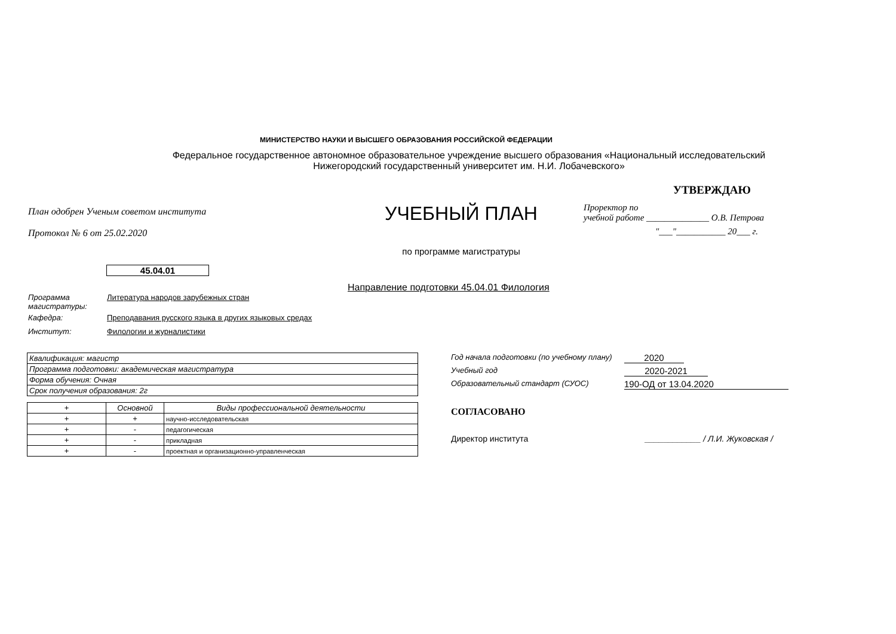МИНИСТЕРСТВО НАУКИ И ВЫСШЕГО ОБРАЗОВАНИЯ РОССИЙСКОЙ ФЕДЕРАЦИИ
Федеральное государственное автономное образовательное учреждение высшего образования «Национальный исследовательский Нижегородский государственный университет им. Н.И. Лобачевского»
План одобрен Ученым советом института
Протокол № 6 от 25.02.2020
УЧЕБНЫЙ ПЛАН
по программе магистратуры
УТВЕРЖДАЮ
Проректор по
учебной работе ______________ О.В. Петрова
"___"___________ 20___ г.
45.04.01
Направление подготовки 45.04.01 Филология
Программа
магистратуры:
Литература народов зарубежных стран
Кафедра: Преподавания русского языка в других языковых средах
Институт: Филологии и журналистики
| Квалификация: магистр |
| Программа подготовки: академическая магистратура |
| Форма обучения: Очная |
| Срок получения образования: 2г |
| + | Основной | Виды профессиональной деятельности |
| --- | --- | --- |
| + | + | научно-исследовательская |
| + | - | педагогическая |
| + | - | прикладная |
| + | - | проектная и организационно-управленческая |
Год начала подготовки (по учебному плану) 2020
Учебный год 2020-2021
Образовательный стандарт (СУОС) 190-ОД от 13.04.2020
СОГЛАСОВАНО
Директор института ____________ / Л.И. Жуковская /